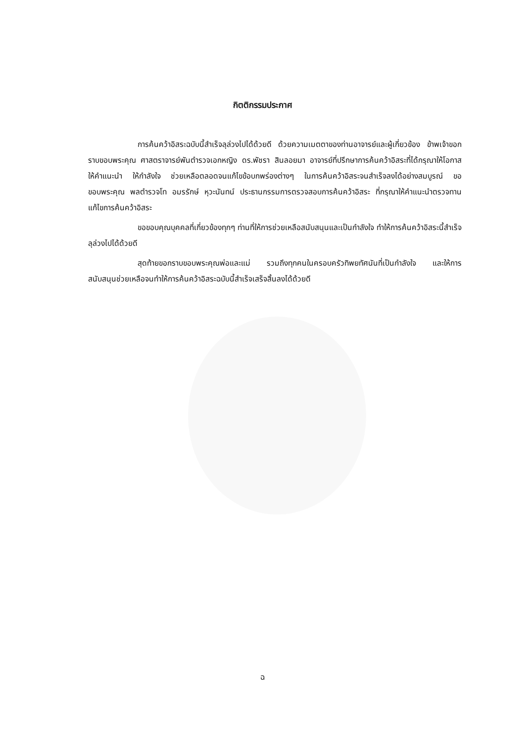กิตติกรรมประกาศ
การค้นคว้าอิสระฉบับนี้สำเร็จลุล่วงไปได้ด้วยดี ด้วยความเมตตาของท่านอาจารย์และผู้เกี่ยวข้อง ข้าพเจ้าขอกราบขอบพระคุณ ศาสตราจารย์พันตำรวจเอกหญิง ดร.พัชรา สินลอยมา อาจารย์ที่ปรึกษาการค้นคว้าอิสระที่ได้กรุณาให้โอกาส ให้คำแนะนำ ให้กำลังใจ ช่วยเหลือตลอดจนแก้ไขข้อบกพร่องต่างๆ ในการค้นคว้าอิสระจนสำเร็จลงได้อย่างสมบูรณ์ ขอขอบพระคุณ พลตำรวจโท อมรรักษ์ หุวะนันทน์ ประธานกรรมการตรวจสอบการค้นคว้าอิสระ ที่กรุณาให้คำแนะนำตรวจทานแก้ไขการค้นคว้าอิสระ
ขอขอบคุณบุคคลที่เกี่ยวข้องทุกๆ ท่านที่ให้การช่วยเหลือสนับสนุนและเป็นกำลังใจ ทำให้การค้นคว้าอิสระนี้สำเร็จลุล่วงไปได้ด้วยดี
สุดท้ายขอกราบขอบพระคุณพ่อและแม่ รวมถึงทุกคนในครอบครัวทิพยทัศนันที่เป็นกำลังใจ และให้การสนับสนุนช่วยเหลือจนทำให้การค้นคว้าอิสระฉบับนี้สำเร็จเสร็จสิ้นลงได้ด้วยดี
ฉ